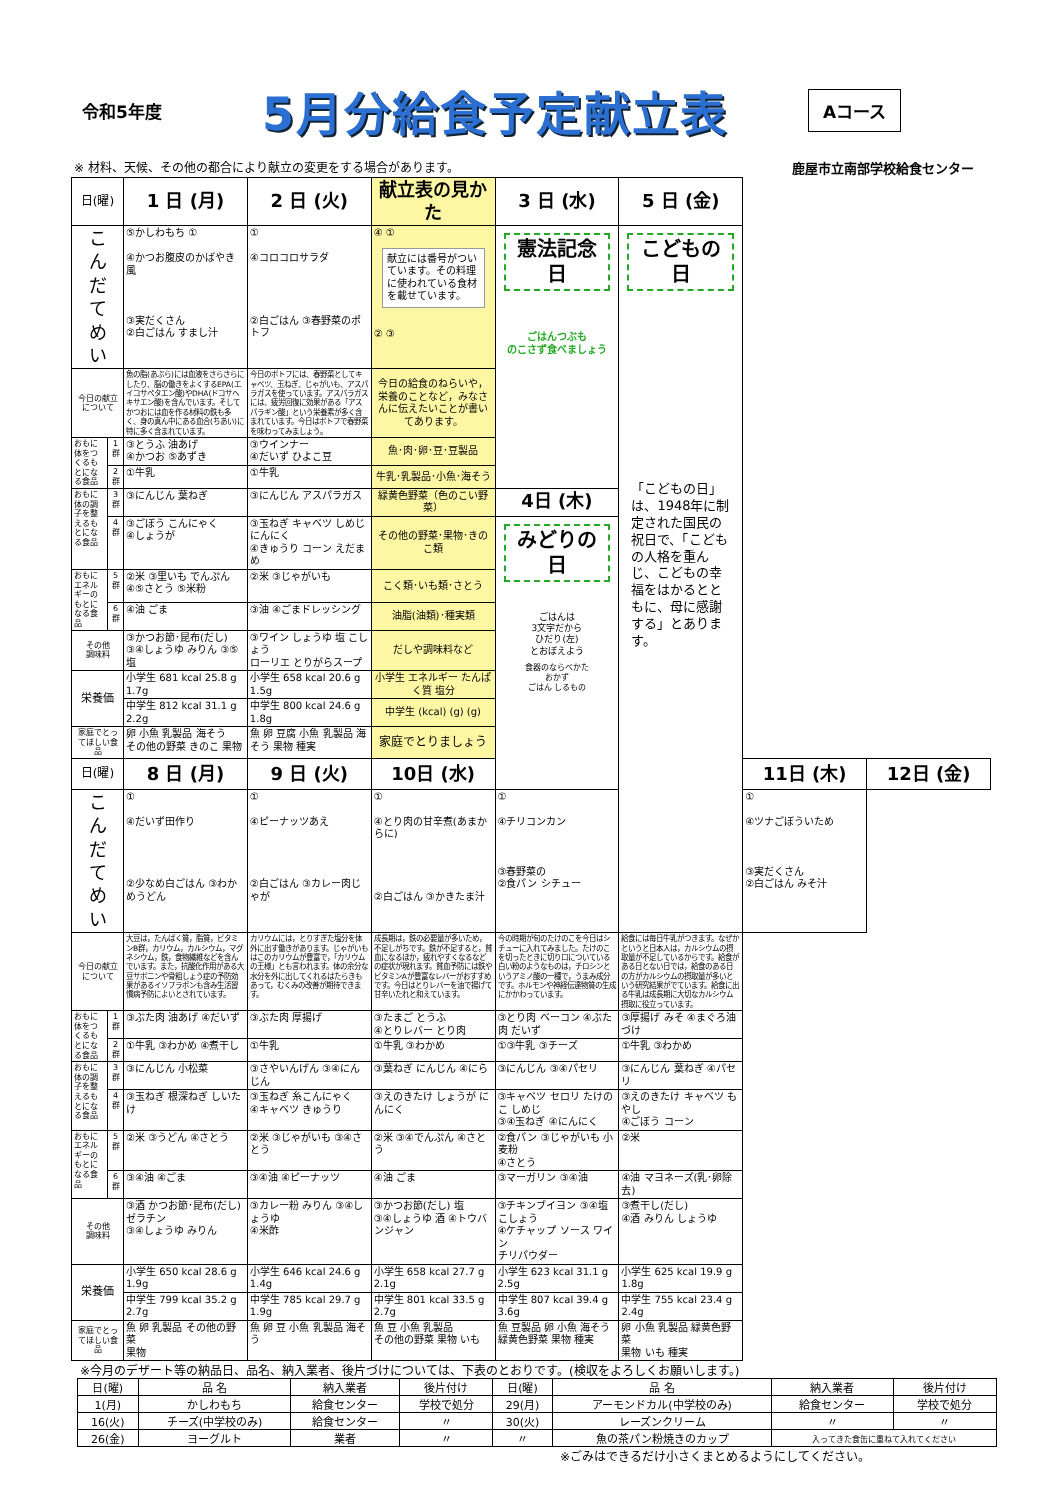令和5年度
5月分給食予定献立表
Aコース
※ 材料、天候、その他の都合により献立の変更をする場合があります。 鹿屋市立南部学校給食センター
| 日(曜) | | 1 日 (月) | 2 日 (火) | 献立表の見かた | 3 日 (水) | 5 日 (金) | | |
| こ ん だ て め い | | ⑤かしわもち ① ④かつお腹皮のかばやき風 ③実だくさん ②白ごはん すまし汁 | ① ④コロコロサラダ ②白ごはん ③春野菜のポトフ | ④ ① 献立には番号がついています。その料理に使われている食材を載せています。 ② ③ | 憲法記念日 ごはんつぶも のこさず食べましょう | こどもの日 「こどもの日」は、1948年に制定された国民の祝日で、「こどもの人格を重んじ、こどもの幸福をはかるとともに、母に感謝する」とあります。 | | |
| 今日の献立について | | 魚の脂(あぶら)には血液をさらさらにしたり、脳の働きをよくするEPA(エイコサペタエン酸)やDHA(ドコサヘキサエン酸)を含んでいます。そしてかつおには血を作る材料の鉄も多く、身の真ん中にある血合(ちあい)に特に多く含まれています。 | 今日のポトフには、春野菜としてキャベツ、玉ねぎ、じゃがいも、アスパラガスを使っています。アスパラガスには、疲労回復に効果がある「アスパラギン酸」という栄養素が多く含まれています。今日はポトフで春野菜を味わってみましょう。 | 今日の給食のねらいや，栄養のことなど，みなさんに伝えたいことが書いてあります。 | | | | |
| おもに体をつくるもとになる食品 | 1群 | ③とうふ 油あげ ④かつお ⑤あずき | ③ウインナー ④だいず ひよこ豆 | 魚･肉･卵･豆･豆製品 | | | | |
| | 2群 | ①牛乳 | ①牛乳 | 牛乳･乳製品･小魚･海そう | | | | |
| おもに体の調子を整えるもとになる食品 | 3群 | ③にんじん 葉ねぎ | ③にんじん アスパラガス | 緑黄色野菜（色のこい野菜） | 4日 (木) | | | |
| | 4群 | ③ごぼう こんにゃく ④しょうが | ③玉ねぎ キャベツ しめじ にんにく ④きゅうり コーン えだまめ | その他の野菜･果物･きのこ類 | みどりの日 ごはんは 3文字だから ひだり(左) とおぼえよう 食器のならべかた おかず ごはん しるもの | | | |
| おもにエネルギーのもとになる食品 | 5群 | ②米 ③里いも でんぷん ④⑤さとう ⑤米粉 | ②米 ③じゃがいも | こく類･いも類･さとう | | | | |
| | 6群 | ④油 ごま | ③油 ④ごまドレッシング | 油脂(油類)･種実類 | | | | |
| その他 調味料 | | ③かつお節･昆布(だし) ③④しょうゆ みりん ③⑤塩 | ③ワイン しょうゆ 塩 こしょう ローリエ とりがらスープ | だしや調味料など | | | | |
| 栄養価 | | 小学生 681 kcal 25.8 g 1.7g | 小学生 658 kcal 20.6 g 1.5g | 小学生 エネルギー たんぱく質 塩分 | | | | |
| | | 中学生 812 kcal 31.1 g 2.2g | 中学生 800 kcal 24.6 g 1.8g | 中学生 (kcal) (g) (g) | | | | |
| 家庭でとってほしい食品 | | 卵 小魚 乳製品 海そう その他の野菜 きのこ 果物 | 魚 卵 豆腐 小魚 乳製品 海そう 果物 種実 | 家庭でとりましょう | | | | |
| 日(曜) | | 8 日 (月) | 9 日 (火) | 10日 (水) | | | 11日 (木) | 12日 (金) |
| こ ん だ て め い | | ① ④だいず田作り ②少なめ白ごはん ③わかめうどん | ① ④ピーナッツあえ ②白ごはん ③カレー肉じゃが | ① ④とり肉の甘辛煮(あまからに) ②白ごはん ③かきたま汁 | ① ④チリコンカン ③春野菜の ②食パン シチュー | | ① ④ツナごぼういため ③実だくさん ②白ごはん みそ汁 | |
| 今日の献立について | | 大豆は，たんぱく質，脂質，ビタミンB群，カリウム，カルシウム，マグネシウム，鉄，食物繊維などを含んでいます。また，抗酸化作用がある大豆サポニンや骨粗しょう症の予防効果があるイソフラボンも含み生活習慣病予防によいとされています。 | カリウムには，とりすぎた塩分を体外に出す働きがあります。じゃがいもはこのカリウムが豊富で，「カリウムの王様」とも言われます。体の余分な水分を外に出してくれるはたらきもあって，むくみの改善が期待できます。 | 成長期は，鉄の必要量が多いため，不足しがちです。鉄が不足すると，貧血になるほか，疲れやすくなるなどの症状が現れます。貧血予防には鉄やビタミンAが豊富なレバーがおすすめです。今日はとりレバーを油で揚げて甘辛いたれと和えています。 | 今の時期が旬のたけのこを今日はシチューに入れてみました。たけのこを切ったときに切り口についている白い粉のようなものは，チロシンというアミノ酸の一種で，うまみ成分です。ホルモンや神経伝達物質の生成にかかわっています。 | 給食には毎日牛乳がつきます。なぜかというと日本人は，カルシウムの摂取量が不足しているからです。給食がある日とない日では，給食のある日の方がカルシウムの摂取量が多いという研究結果がでています。給食に出る牛乳は成長期に大切なカルシウム摂取に役立っています。 | | |
| おもに体をつくるもとになる食品 | 1群 | ③ぶた肉 油あげ ④だいず | ③ぶた肉 厚揚げ | ③たまご とうふ ④とりレバー とり肉 | ③とり肉 ベーコン ④ぶた肉 だいず | ③厚揚げ みそ ④まぐろ油づけ | | |
| | 2群 | ①牛乳 ③わかめ ④煮干し | ①牛乳 | ①牛乳 ③わかめ | ①③牛乳 ③チーズ | ①牛乳 ③わかめ | | |
| おもに体の調子を整えるもとになる食品 | 3群 | ③にんじん 小松菜 | ③さやいんげん ③④にんじん | ③葉ねぎ にんじん ④にら | ③にんじん ③④パセリ | ③にんじん 葉ねぎ ④パセリ | | |
| | 4群 | ③玉ねぎ 根深ねぎ しいたけ | ③玉ねぎ 糸こんにゃく ④キャベツ きゅうり | ③えのきたけ しょうが にんにく | ③キャベツ セロリ たけのこ しめじ ③④玉ねぎ ④にんにく | ③えのきたけ キャベツ もやし ④ごぼう コーン | | |
| おもにエネルギーのもとになる食品 | 5群 | ②米 ③うどん ④さとう | ②米 ③じゃがいも ③④さとう | ②米 ③④でんぷん ④さとう | ②食パン ③じゃがいも 小麦粉 ④さとう | ②米 | | |
| | 6群 | ③④油 ④ごま | ③④油 ④ピーナッツ | ④油 ごま | ③マーガリン ③④油 | ④油 マヨネーズ(乳･卵除去) | | |
| その他 調味料 | | ③酒 かつお節･昆布(だし) ゼラチン ③④しょうゆ みりん | ③カレー粉 みりん ③④しょうゆ ④米酢 | ③かつお節(だし) 塩 ③④しょうゆ 酒 ④トウバンジャン | ③チキンブイヨン ③④塩 こしょう ④ケチャップ ソース ワイン チリパウダー | ③煮干し(だし) ④酒 みりん しょうゆ | | |
| 栄養価 | | 小学生 650 kcal 28.6 g 1.9g | 小学生 646 kcal 24.6 g 1.4g | 小学生 658 kcal 27.7 g 2.1g | 小学生 623 kcal 31.1 g 2.5g | 小学生 625 kcal 19.9 g 1.8g | | |
| | | 中学生 799 kcal 35.2 g 2.7g | 中学生 785 kcal 29.7 g 1.9g | 中学生 801 kcal 33.5 g 2.7g | 中学生 807 kcal 39.4 g 3.6g | 中学生 755 kcal 23.4 g 2.4g | | |
| 家庭でとってほしい食品 | | 魚 卵 乳製品 その他の野菜 果物 | 魚 卵 豆 小魚 乳製品 海そう | 魚 豆 小魚 乳製品 その他の野菜 果物 いも | 魚 豆製品 卵 小魚 海そう 緑黄色野菜 果物 種実 | 卵 小魚 乳製品 緑黄色野菜 果物 いも 種実 | | |
※今月のデザート等の納品日、品名、納入業者、後片づけについては、下表のとおりです。(検収をよろしくお願いします。)
| 日(曜) | 品 名 | 納入業者 | 後片付け | 日(曜) | 品 名 | 納入業者 | 後片付け |
| 1(月) | かしわもち | 給食センター | 学校で処分 | 29(月) | アーモンドカル(中学校のみ) | 給食センター | 学校で処分 |
| 16(火) | チーズ(中学校のみ) | 給食センター | 〃 | 30(火) | レーズンクリーム | 〃 | 〃 |
| 26(金) | ヨーグルト | 業者 | 〃 | 〃 | 魚の茶パン粉焼きのカップ | 入ってきた食缶に重ねて入れてください | |
※ごみはできるだけ小さくまとめるようにしてください。